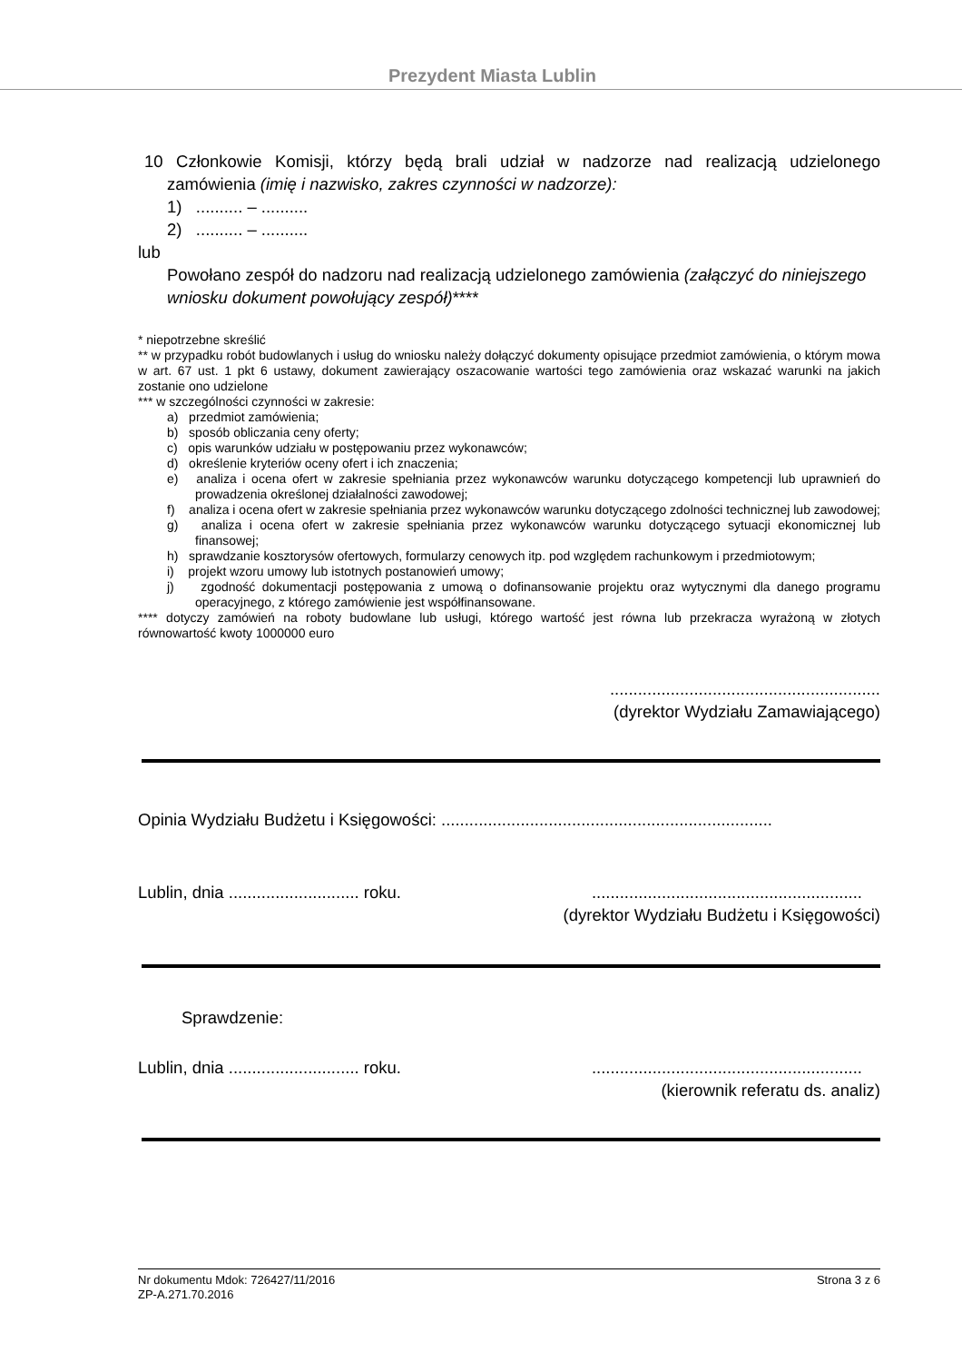Prezydent Miasta Lublin
10 Członkowie Komisji, którzy będą brali udział w nadzorze nad realizacją udzielonego zamówienia (imię i nazwisko, zakres czynności w nadzorze):
1) .......... – ..........
2) .......... – ..........
lub
Powołano zespół do nadzoru nad realizacją udzielonego zamówienia (załączyć do niniejszego wniosku dokument powołujący zespół)****
* niepotrzebne skreślić
** w przypadku robót budowlanych i usług do wniosku należy dołączyć dokumenty opisujące przedmiot zamówienia, o którym mowa w art. 67 ust. 1 pkt 6 ustawy, dokument zawierający oszacowanie wartości tego zamówienia oraz wskazać warunki na jakich zostanie ono udzielone
*** w szczególności czynności w zakresie:
a) przedmiot zamówienia;
b) sposób obliczania ceny oferty;
c) opis warunków udziału w postępowaniu przez wykonawców;
d) określenie kryteriów oceny ofert i ich znaczenia;
e) analiza i ocena ofert w zakresie spełniania przez wykonawców warunku dotyczącego kompetencji lub uprawnień do prowadzenia określonej działalności zawodowej;
f) analiza i ocena ofert w zakresie spełniania przez wykonawców warunku dotyczącego zdolności technicznej lub zawodowej;
g) analiza i ocena ofert w zakresie spełniania przez wykonawców warunku dotyczącego sytuacji ekonomicznej lub finansowej;
h) sprawdzanie kosztorysów ofertowych, formularzy cenowych itp. pod względem rachunkowym i przedmiotowym;
i) projekt wzoru umowy lub istotnych postanowień umowy;
j) zgodność dokumentacji postępowania z umową o dofinansowanie projektu oraz wytycznymi dla danego programu operacyjnego, z którego zamówienie jest współfinansowane.
**** dotyczy zamówień na roboty budowlane lub usługi, którego wartość jest równa lub przekracza wyrażoną w złotych równowartość kwoty 1000000 euro
..........................................................
(dyrektor Wydziału Zamawiającego)
Opinia Wydziału Budżetu i Księgowości: .......................................................................
Lublin, dnia ............................ roku...........................................................
(dyrektor Wydziału Budżetu i Księgowości)
Sprawdzenie:
Lublin, dnia ............................ roku...........................................................
(kierownik referatu ds. analiz)
Nr dokumentu Mdok: 726427/11/2016 Strona 3 z 6
ZP-A.271.70.2016